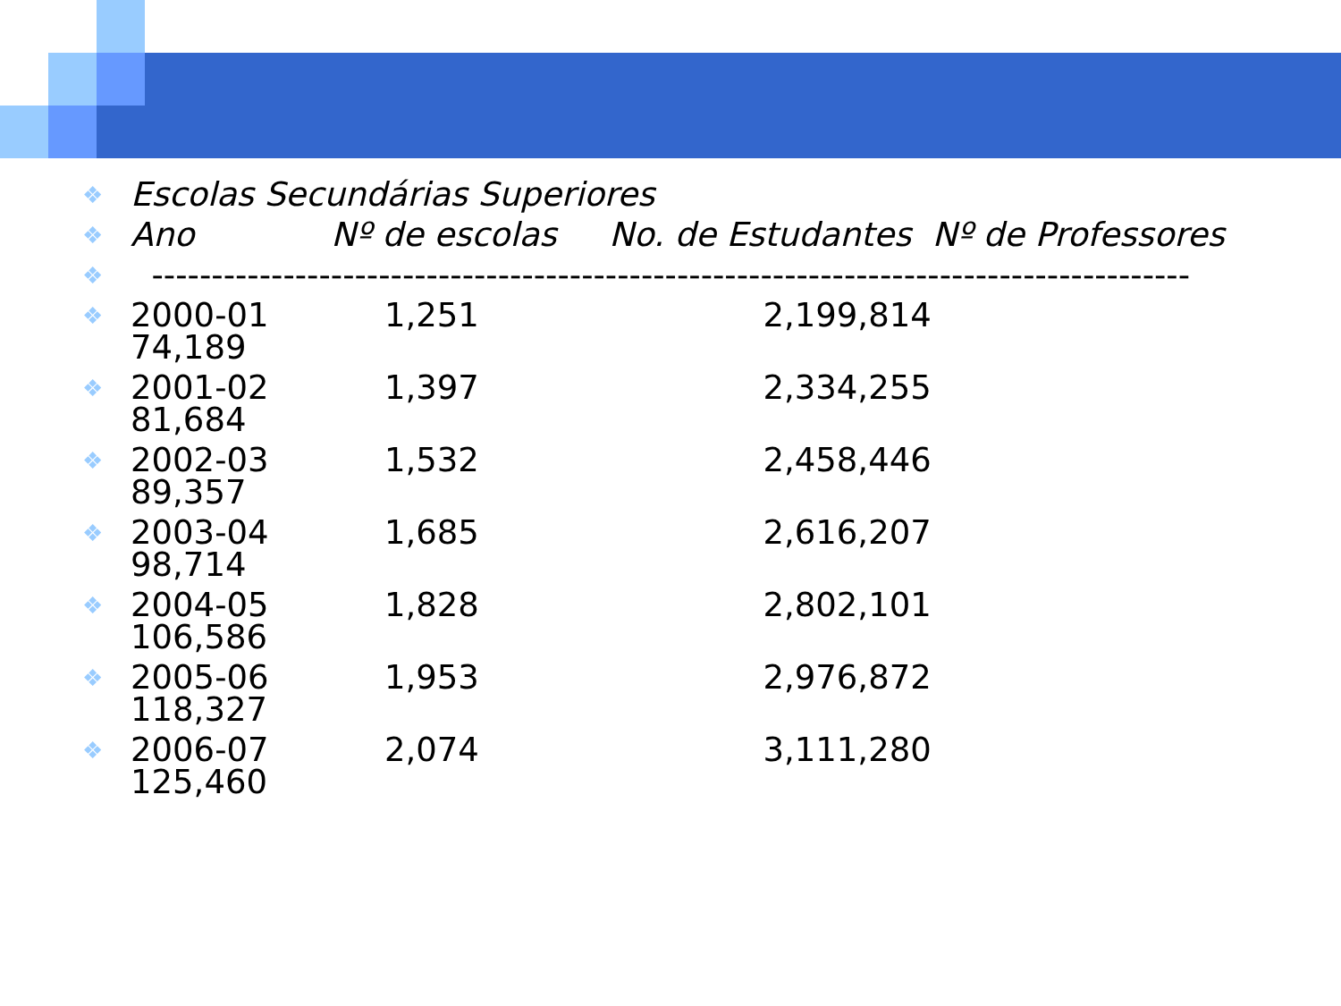❖ Escolas Secundárias Superiores
❖ Ano Nº de escolas No. de Estudantes Nº de Professores
❖ ---------------------------------------------------------------------------------------
❖ 2000-01 1,251 2,199,814 74,189
❖ 2001-02 1,397 2,334,255 81,684
❖ 2002-03 1,532 2,458,446 89,357
❖ 2003-04 1,685 2,616,207 98,714
❖ 2004-05 1,828 2,802,101 106,586
❖ 2005-06 1,953 2,976,872 118,327
❖ 2006-07 2,074 3,111,280 125,460